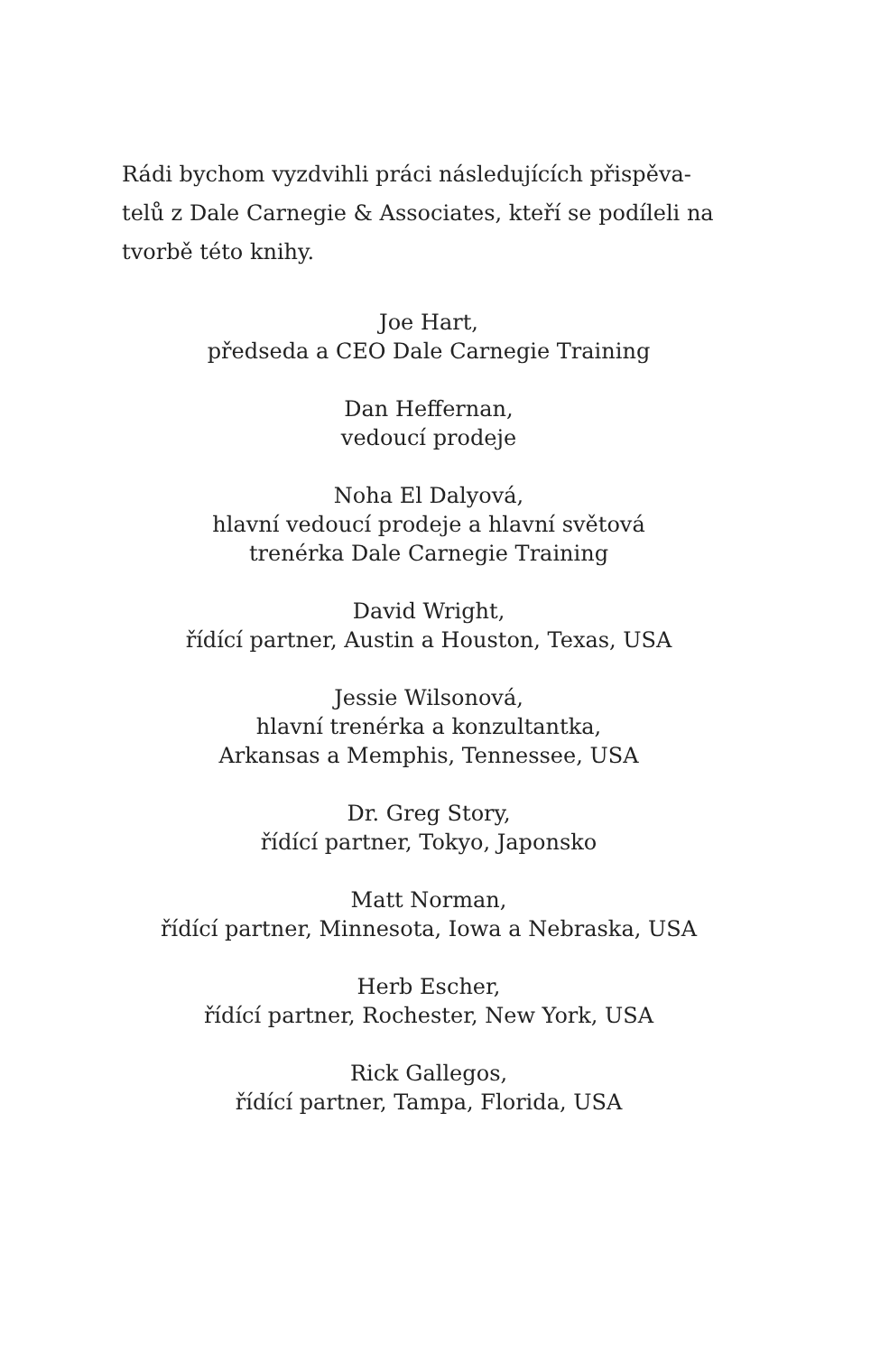Rádi bychom vyzdvihli práci následujících přispěva-
telů z Dale Carnegie & Associates, kteří se podíleli na
tvorbě této knihy.
Joe Hart,
předseda a CEO Dale Carnegie Training
Dan Heffernan,
vedoucí prodeje
Noha El Dalyová,
hlavní vedoucí prodeje a hlavní světová
trenérka Dale Carnegie Training
David Wright,
řídící partner, Austin a Houston, Texas, USA
Jessie Wilsonová,
hlavní trenérka a konzultantka,
Arkansas a Memphis, Tennessee, USA
Dr. Greg Story,
řídící partner, Tokyo, Japonsko
Matt Norman,
řídící partner, Minnesota, Iowa a Nebraska, USA
Herb Escher,
řídící partner, Rochester, New York, USA
Rick Gallegos,
řídící partner, Tampa, Florida, USA